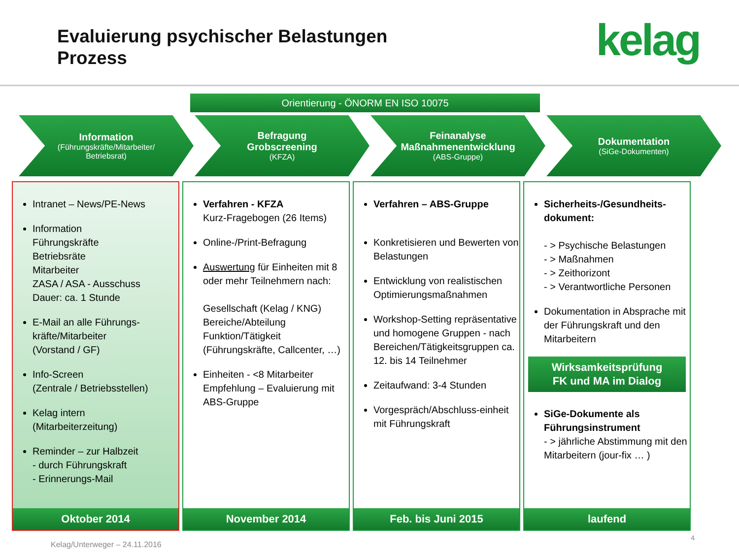Evaluierung psychischer Belastungen
Prozess
kelag
Orientierung - ÖNORM EN ISO 10075
Information
(Führungskräfte/Mitarbeiter/
Betriebsrat)
Befragung
Grobscreening
(KFZA)
Feinanalyse
Maßnahmenentwicklung
(ABS-Gruppe)
Dokumentation
(SiGe-Dokumenten)
Intranet – News/PE-News
Information
Führungskräfte
Betriebsräte
Mitarbeiter
ZASA / ASA - Ausschuss
Dauer: ca. 1 Stunde
E-Mail an alle Führungs-kräfte/Mitarbeiter
(Vorstand / GF)
Info-Screen
(Zentrale / Betriebsstellen)
Kelag intern
(Mitarbeiterzeitung)
Reminder – zur Halbzeit
- durch Führungskraft
- Erinnerungs-Mail
Oktober 2014
Verfahren - KFZA
Kurz-Fragebogen (26 Items)
Online-/Print-Befragung
Auswertung für Einheiten mit 8 oder mehr Teilnehmern nach:
Gesellschaft (Kelag / KNG)
Bereiche/Abteilung
Funktion/Tätigkeit
(Führungskräfte, Callcenter, …)
Einheiten - <8 Mitarbeiter
Empfehlung – Evaluierung mit ABS-Gruppe
November 2014
Verfahren – ABS-Gruppe
Konkretisieren und Bewerten von Belastungen
Entwicklung von realistischen Optimierungsmaßnahmen
Workshop-Setting repräsentative und homogene Gruppen - nach Bereichen/Tätigkeitsgruppen ca. 12. bis 14 Teilnehmer
Zeitaufwand: 3-4 Stunden
Vorgespräch/Abschluss-einheit mit Führungskraft
Feb. bis Juni 2015
Sicherheits-/Gesundheits-dokument:
- > Psychische Belastungen
- > Maßnahmen
- > Zeithorizont
- > Verantwortliche Personen
Dokumentation in Absprache mit der Führungskraft und den Mitarbeitern
Wirksamkeitsprüfung
FK und MA im Dialog
SiGe-Dokumente als Führungsinstrument
- > jährliche Abstimmung mit den Mitarbeitern (jour-fix … )
laufend
Kelag/Unterweger – 24.11.2016
4